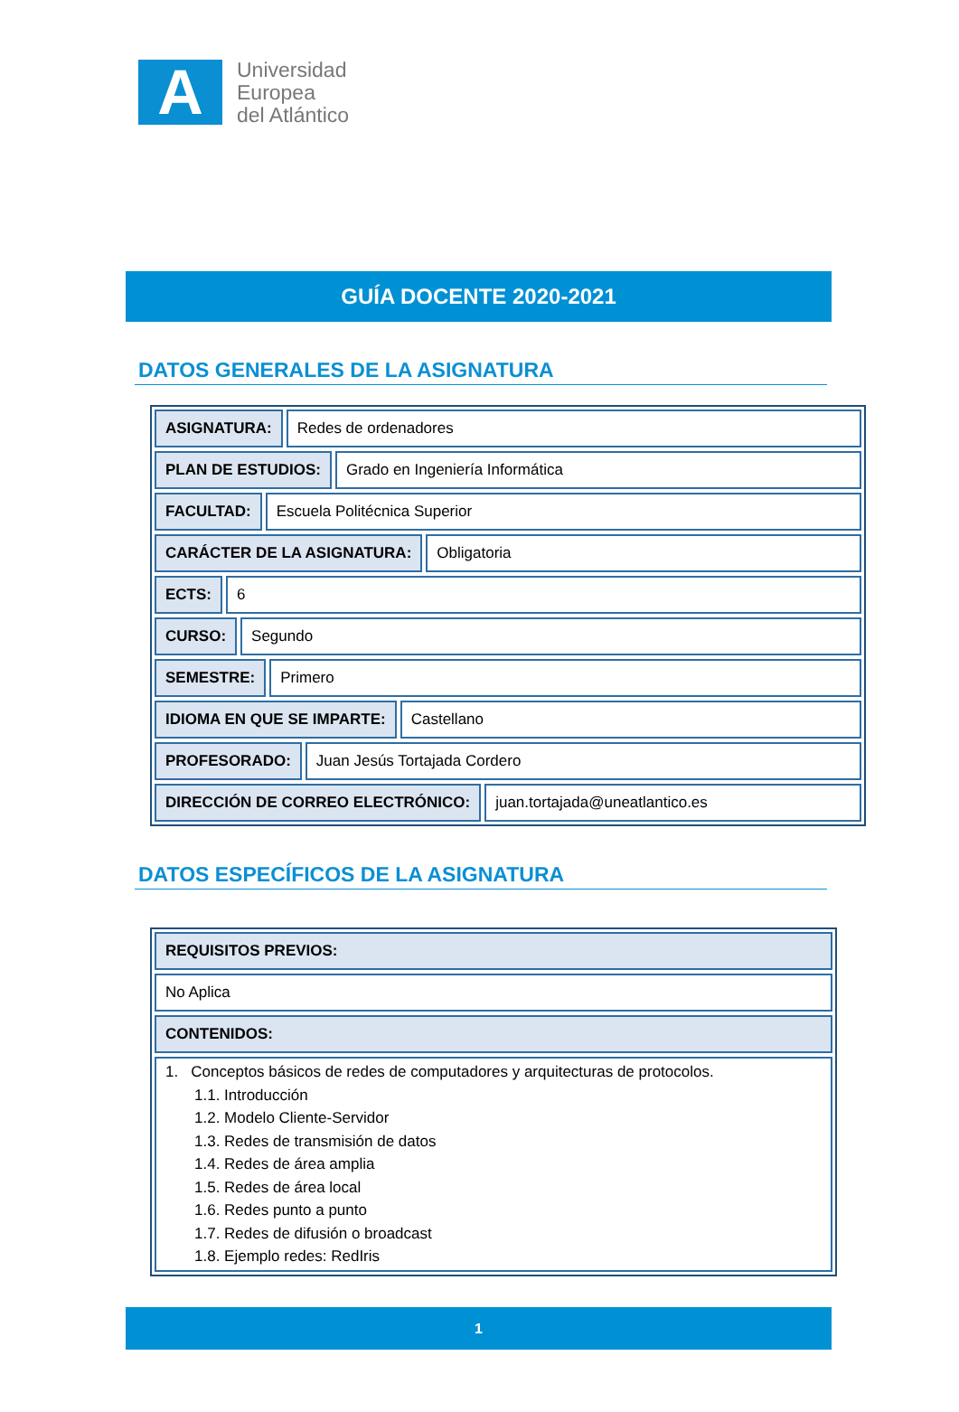A
Universidad
Europea
del Atlántico
GUÍA DOCENTE 2020-2021
DATOS GENERALES DE LA ASIGNATURA
ASIGNATURA: Redes de ordenadores
PLAN DE ESTUDIOS: Grado en Ingeniería Informática
FACULTAD: Escuela Politécnica Superior
CARÁCTER DE LA ASIGNATURA: Obligatoria
ECTS: 6
CURSO: Segundo
SEMESTRE: Primero
IDIOMA EN QUE SE IMPARTE: Castellano
PROFESORADO: Juan Jesús Tortajada Cordero
DIRECCIÓN DE CORREO ELECTRÓNICO: juan.tortajada@uneatlantico.es
DATOS ESPECÍFICOS DE LA ASIGNATURA
REQUISITOS PREVIOS:
No Aplica
CONTENIDOS:
1. Conceptos básicos de redes de computadores y arquitecturas de protocolos.
1.1. Introducción
1.2. Modelo Cliente-Servidor
1.3. Redes de transmisión de datos
1.4. Redes de área amplia
1.5. Redes de área local
1.6. Redes punto a punto
1.7. Redes de difusión o broadcast
1.8. Ejemplo redes: RedIris
1